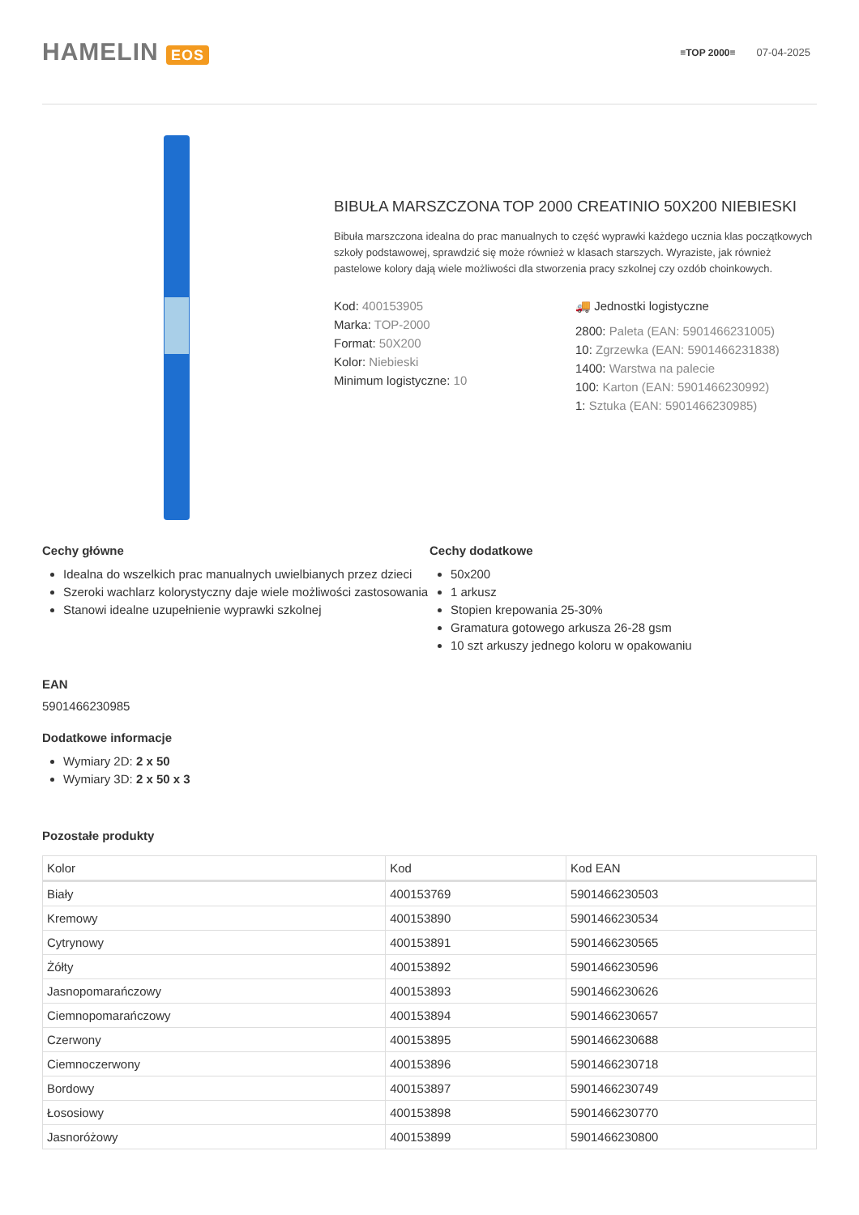HAMELIN EOS
≡TOP 2000≡ 07-04-2025
BIBUŁA MARSZCZONA TOP 2000 CREATINIO 50X200 NIEBIESKI
Bibuła marszczona idealna do prac manualnych to część wyprawki każdego ucznia klas początkowych szkoły podstawowej, sprawdzić się może również w klasach starszych. Wyraziste, jak również pastelowe kolory dają wiele możliwości dla stworzenia pracy szkolnej czy ozdób choinkowych.
Kod: 400153905
Marka: TOP-2000
Format: 50X200
Kolor: Niebieski
Minimum logistyczne: 10
🚚 Jednostki logistyczne
2800: Paleta (EAN: 5901466231005)
10: Zgrzewka (EAN: 5901466231838)
1400: Warstwa na palecie
100: Karton (EAN: 5901466230992)
1: Sztuka (EAN: 5901466230985)
Cechy główne
Idealna do wszelkich prac manualnych uwielbianych przez dzieci
Szeroki wachlarz kolorystyczny daje wiele możliwości zastosowania
Stanowi idealne uzupełnienie wyprawki szkolnej
Cechy dodatkowe
50x200
1 arkusz
Stopien krepowania 25-30%
Gramatura gotowego arkusza 26-28 gsm
10 szt arkuszy jednego koloru w opakowaniu
EAN
5901466230985
Dodatkowe informacje
Wymiary 2D: 2 x 50
Wymiary 3D: 2 x 50 x 3
Pozostałe produkty
| Kolor | Kod | Kod EAN |
| --- | --- | --- |
| Biały | 400153769 | 5901466230503 |
| Kremowy | 400153890 | 5901466230534 |
| Cytrynowy | 400153891 | 5901466230565 |
| Żółty | 400153892 | 5901466230596 |
| Jasnopomarańczowy | 400153893 | 5901466230626 |
| Ciemnopomarańczowy | 400153894 | 5901466230657 |
| Czerwony | 400153895 | 5901466230688 |
| Ciemnoczerwony | 400153896 | 5901466230718 |
| Bordowy | 400153897 | 5901466230749 |
| Łososiowy | 400153898 | 5901466230770 |
| Jasnoróżowy | 400153899 | 5901466230800 |